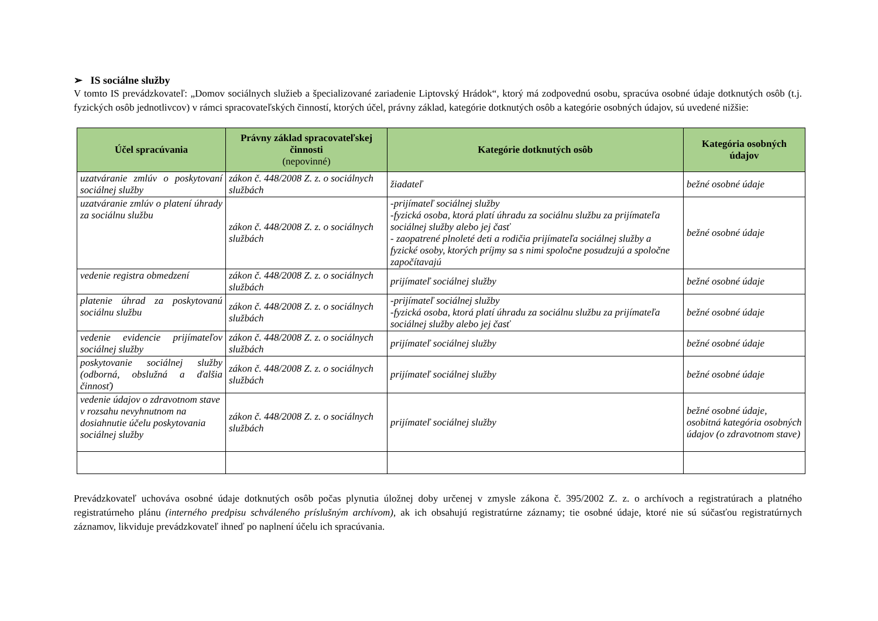➢ IS sociálne služby
V tomto IS prevádzkovateľ: „Domov sociálnych služieb a špecializované zariadenie Liptovský Hrádok“, ktorý má zodpovednú osobu, spracúva osobné údaje dotknutých osôb (t.j. fyzických osôb jednotlivcov) v rámci spracovateľských činností, ktorých účel, právny základ, kategórie dotknutých osôb a kategórie osobných údajov, sú uvedené nižšie:
| Účel spracúvania | Právny základ spracovateľskej činnosti (nepovinné) | Kategórie dotknutých osôb | Kategória osobných údajov |
| --- | --- | --- | --- |
| uzatváranie zmlúv o poskytovaní sociálnej služby | zákon č. 448/2008 Z. z. o sociálnych službách | žiadateľ | bežné osobné údaje |
| uzatváranie zmlúv o platení úhrady za sociálnu službu | zákon č. 448/2008 Z. z. o sociálnych službách | -prijímateľ sociálnej služby -fyzická osoba, ktorá platí úhradu za sociálnu službu za prijímateľa sociálnej služby alebo jej časť - zaopatrené plnoleté deti a rodičia prijímateľa sociálnej služby a fyzické osoby, ktorých príjmy sa s nimi spoločne posudzujú a spoločne započítavajú | bežné osobné údaje |
| vedenie registra obmedzení | zákon č. 448/2008 Z. z. o sociálnych službách | prijímateľ sociálnej služby | bežné osobné údaje |
| platenie úhrad za poskytovanú sociálnu službu | zákon č. 448/2008 Z. z. o sociálnych službách | -prijímateľ sociálnej služby -fyzická osoba, ktorá platí úhradu za sociálnu službu za prijímateľa sociálnej služby alebo jej časť | bežné osobné údaje |
| vedenie evidencie prijímateľov sociálnej služby | zákon č. 448/2008 Z. z. o sociálnych službách | prijímateľ sociálnej služby | bežné osobné údaje |
| poskytovanie sociálnej služby (odborná, obslužná a ďalšia činnosť) | zákon č. 448/2008 Z. z. o sociálnych službách | prijímateľ sociálnej služby | bežné osobné údaje |
| vedenie údajov o zdravotnom stave v rozsahu nevyhnutnom na dosiahnutie účelu poskytovania sociálnej služby | zákon č. 448/2008 Z. z. o sociálnych službách | prijímateľ sociálnej služby | bežné osobné údaje, osobitná kategória osobných údajov (o zdravotnom stave) |
Prevádzkovateľ uchováva osobné údaje dotknutých osôb počas plynutia úložnej doby určenej v zmysle zákona č. 395/2002 Z. z. o archívoch a registratúrach a platného registratúrneho plánu (interného predpisu schváleného príslušným archívom), ak ich obsahujú registratúrne záznamy; tie osobné údaje, ktoré nie sú súčasťou registratúrnych záznamov, likviduje prevádzkovateľ ihneď po naplnení účelu ich spracúvania.